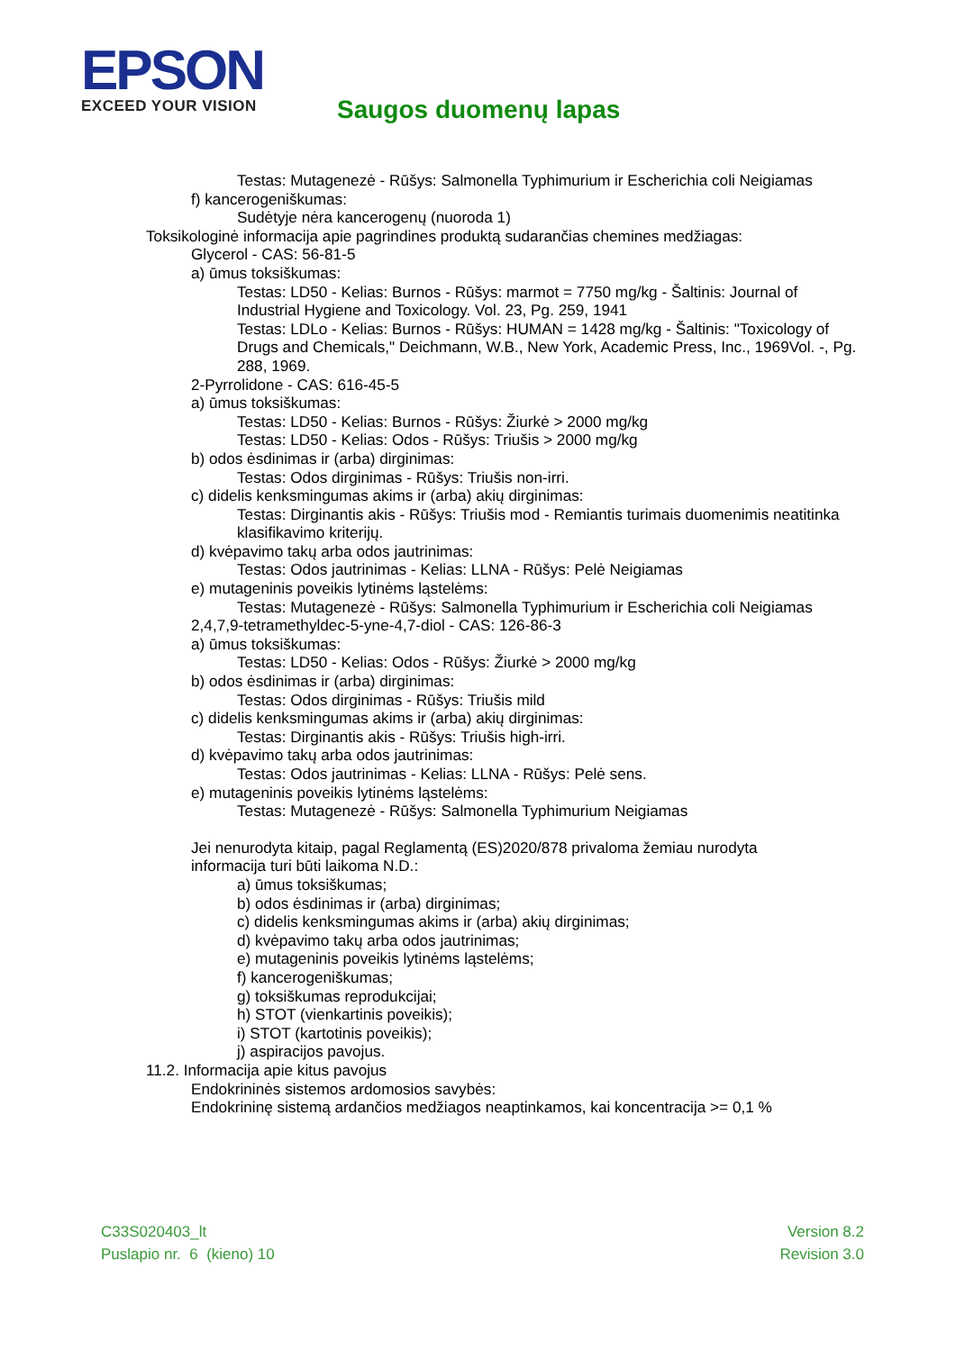EPSON
EXCEED YOUR VISION
Saugos duomenų lapas
Testas: Mutagenezė - Rūšys: Salmonella Typhimurium ir Escherichia coli Neigiamas
f) kancerogeniškumas:
Sudėtyje nėra kancerogenų (nuoroda 1)
Toksikologinė informacija apie pagrindines produktą sudarančias chemines medžiagas:
Glycerol - CAS: 56-81-5
a) ūmus toksiškumas:
Testas: LD50 - Kelias: Burnos - Rūšys: marmot = 7750 mg/kg - Šaltinis: Journal of Industrial Hygiene and Toxicology. Vol. 23, Pg. 259, 1941
Testas: LDLo - Kelias: Burnos - Rūšys: HUMAN = 1428 mg/kg - Šaltinis: "Toxicology of Drugs and Chemicals," Deichmann, W.B., New York, Academic Press, Inc., 1969Vol. -, Pg. 288, 1969.
2-Pyrrolidone - CAS: 616-45-5
a) ūmus toksiškumas:
Testas: LD50 - Kelias: Burnos - Rūšys: Žiurkė > 2000 mg/kg
Testas: LD50 - Kelias: Odos - Rūšys: Triušis > 2000 mg/kg
b) odos ėsdinimas ir (arba) dirginimas:
Testas: Odos dirginimas - Rūšys: Triušis non-irri.
c) didelis kenksmingumas akims ir (arba) akių dirginimas:
Testas: Dirginantis akis - Rūšys: Triušis mod - Remiantis turimais duomenimis neatitinka klasifikavimo kriterijų.
d) kvėpavimo takų arba odos jautrinimas:
Testas: Odos jautrinimas - Kelias: LLNA - Rūšys: Pelė Neigiamas
e) mutageninis poveikis lytinėms ląstelėms:
Testas: Mutagenezė - Rūšys: Salmonella Typhimurium ir Escherichia coli Neigiamas
2,4,7,9-tetramethyldec-5-yne-4,7-diol - CAS: 126-86-3
a) ūmus toksiškumas:
Testas: LD50 - Kelias: Odos - Rūšys: Žiurkė > 2000 mg/kg
b) odos ėsdinimas ir (arba) dirginimas:
Testas: Odos dirginimas - Rūšys: Triušis mild
c) didelis kenksmingumas akims ir (arba) akių dirginimas:
Testas: Dirginantis akis - Rūšys: Triušis high-irri.
d) kvėpavimo takų arba odos jautrinimas:
Testas: Odos jautrinimas - Kelias: LLNA - Rūšys: Pelė sens.
e) mutageninis poveikis lytinėms ląstelėms:
Testas: Mutagenezė - Rūšys: Salmonella Typhimurium Neigiamas
Jei nenurodyta kitaip, pagal Reglamentą (ES)2020/878 privaloma žemiau nurodyta informacija turi būti laikoma N.D.:
a) ūmus toksiškumas;
b) odos ėsdinimas ir (arba) dirginimas;
c) didelis kenksmingumas akims ir (arba) akių dirginimas;
d) kvėpavimo takų arba odos jautrinimas;
e) mutageninis poveikis lytinėms ląstelėms;
f) kancerogeniškumas;
g) toksiškumas reprodukcijai;
h) STOT (vienkartinis poveikis);
i) STOT (kartotinis poveikis);
j) aspiracijos pavojus.
11.2. Informacija apie kitus pavojus
Endokrininės sistemos ardomosios savybės:
Endokrininę sistemą ardančios medžiagos neaptinkamos, kai koncentracija >= 0,1 %
C33S020403_lt
Puslapio nr. 6 (kieno) 10
Version 8.2
Revision 3.0